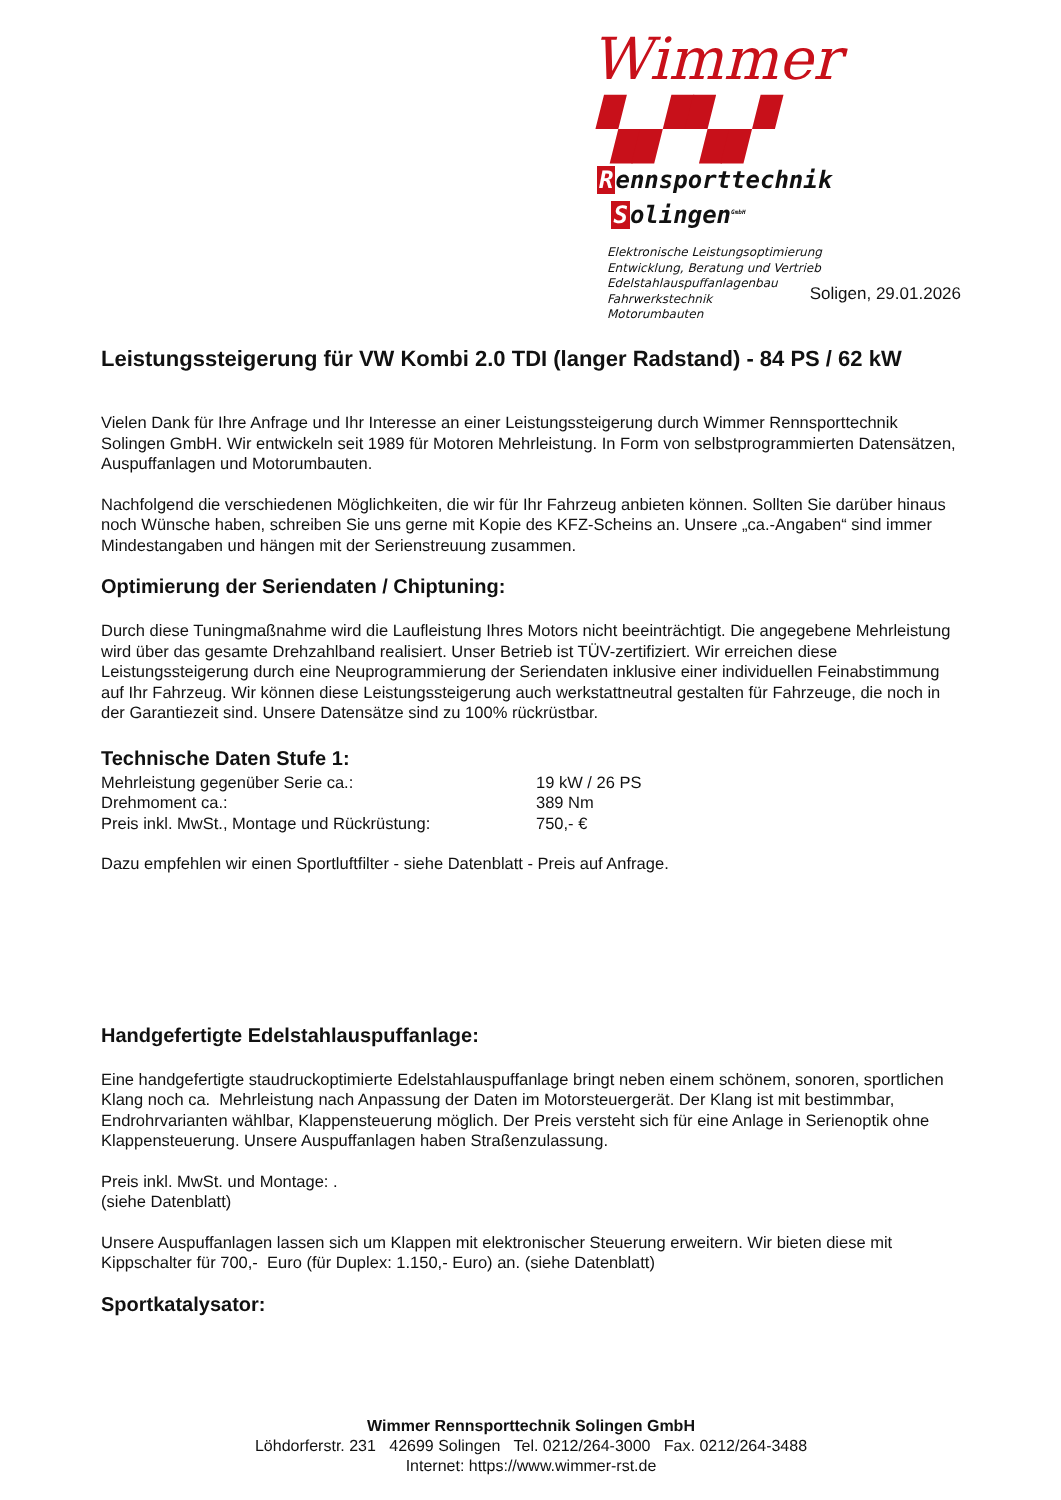Wimmer ▚▞▚▞
Rennsporttechnik
Solingen<sup>GmbH</sup>
Elektronische Leistungsoptimierung
Entwicklung, Beratung und Vertrieb
Edelstahlauspuffanlagenbau
Fahrwerkstechnik
Motorumbauten
Soligen, 29.01.2026
Leistungssteigerung für VW Kombi 2.0 TDI (langer Radstand) - 84 PS / 62 kW
Vielen Dank für Ihre Anfrage und Ihr Interesse an einer Leistungssteigerung durch Wimmer Rennsporttechnik Solingen GmbH. Wir entwickeln seit 1989 für Motoren Mehrleistung. In Form von selbstprogrammierten Datensätzen, Auspuffanlagen und Motorumbauten.
Nachfolgend die verschiedenen Möglichkeiten, die wir für Ihr Fahrzeug anbieten können. Sollten Sie darüber hinaus noch Wünsche haben, schreiben Sie uns gerne mit Kopie des KFZ-Scheins an. Unsere „ca.-Angaben“ sind immer Mindestangaben und hängen mit der Serienstreuung zusammen.
Optimierung der Seriendaten / Chiptuning:
Durch diese Tuningmaßnahme wird die Laufleistung Ihres Motors nicht beeinträchtigt. Die angegebene Mehrleistung wird über das gesamte Drehzahlband realisiert. Unser Betrieb ist TÜV-zertifiziert. Wir erreichen diese Leistungssteigerung durch eine Neuprogrammierung der Seriendaten inklusive einer individuellen Feinabstimmung auf Ihr Fahrzeug. Wir können diese Leistungssteigerung auch werkstattneutral gestalten für Fahrzeuge, die noch in der Garantiezeit sind. Unsere Datensätze sind zu 100% rückrüstbar.
Technische Daten Stufe 1:
| Mehrleistung gegenüber Serie ca.: | 19 kW / 26 PS |
| Drehmoment ca.: | 389 Nm |
| Preis inkl. MwSt., Montage und Rückrüstung: | 750,- € |
Dazu empfehlen wir einen Sportluftfilter - siehe Datenblatt - Preis auf Anfrage.
Handgefertigte Edelstahlauspuffanlage:
Eine handgefertigte staudruckoptimierte Edelstahlauspuffanlage bringt neben einem schönem, sonoren, sportlichen Klang noch ca. Mehrleistung nach Anpassung der Daten im Motorsteuergerät. Der Klang ist mit bestimmbar, Endrohrvarianten wählbar, Klappensteuerung möglich. Der Preis versteht sich für eine Anlage in Serienoptik ohne Klappensteuerung. Unsere Auspuffanlagen haben Straßenzulassung.
Preis inkl. MwSt. und Montage: .
(siehe Datenblatt)
Unsere Auspuffanlagen lassen sich um Klappen mit elektronischer Steuerung erweitern. Wir bieten diese mit Kippschalter für 700,- Euro (für Duplex: 1.150,- Euro) an. (siehe Datenblatt)
Sportkatalysator:
Wimmer Rennsporttechnik Solingen GmbH
Löhdorferstr. 231 42699 Solingen Tel. 0212/264-3000 Fax. 0212/264-3488
Internet: https://www.wimmer-rst.de